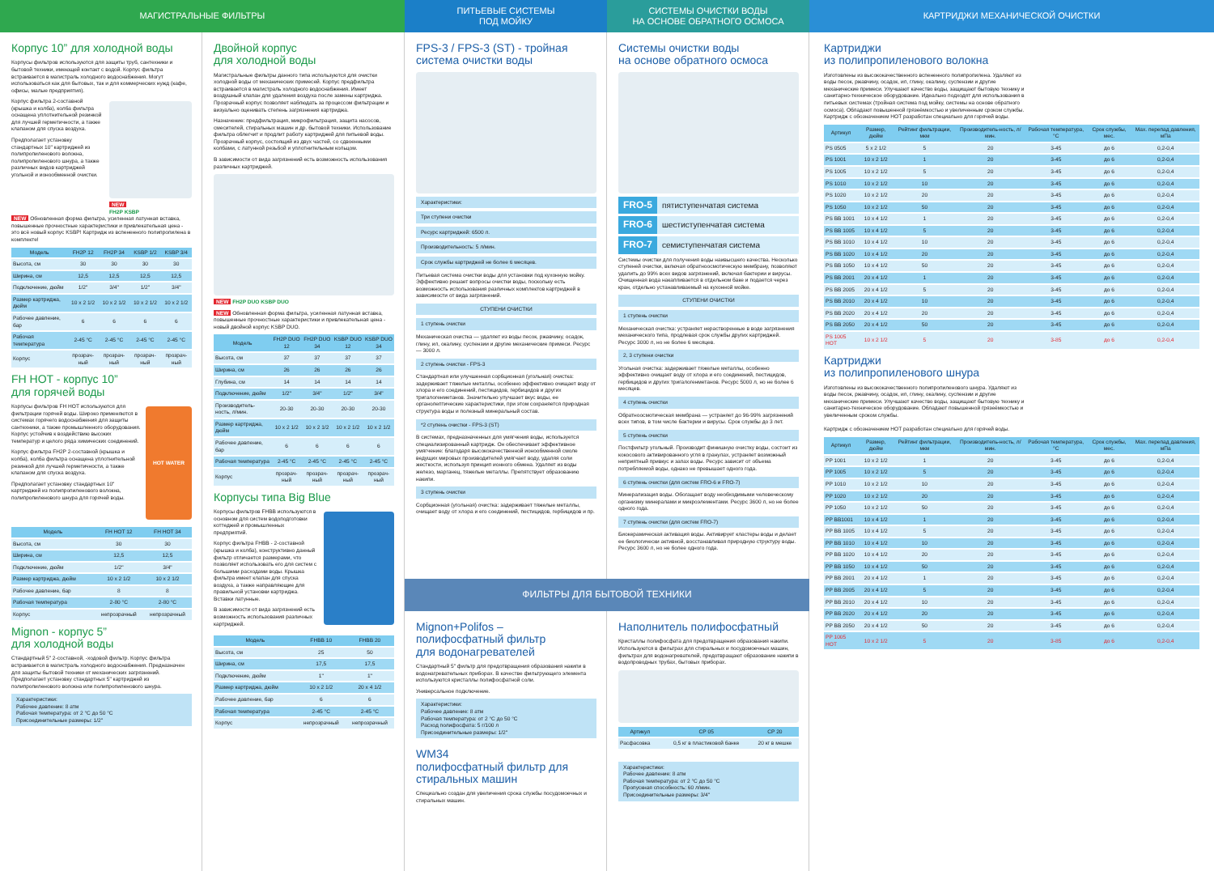МАГИСТРАЛЬНЫЕ ФИЛЬТРЫ ПИТЬЕВЫЕ СИСТЕМЫ
ПОД МОЙКУ
СИСТЕМЫ ОЧИСТКИ ВОДЫ
НА ОСНОВЕ ОБРАТНОГО ОСМОСА
КАРТРИДЖИ МЕХАНИЧЕСКОЙ ОЧИСТКИ
Корпус 10” для холодной воды
Корпусы фильтров используются для защиты труб, сантехники и бытовой техники, имеющей контакт с водой. Корпус фильтра встраивается в магистраль холодного водоснабжения. Могут использоваться как для бытовых, так и для коммерческих нужд (кафе, офисы, малые предприятия).
Корпус фильтра 2-составной (крышка и колба), колба фильтра оснащена уплотнительной резинкой для лучшей герметичности, а также клапаном для спуска воздуха.
Предполагает установку стандартных 10" картриджей из полипропиленового волокна, полипропиленового шнура, а также различных видов картриджей угольной и ионообменной очистки.
NEW
FH2P KSBP
NEW Обновленная форма фильтра, усиленная латунная вставка, повышенные прочностные характеристики и привлекательная цена - это всё новый корпус KSBP! Картридж из вспененного полипропилена в комплекте!
| Модель | FH2P 12 | FH2P 34 | KSBP 1/2 | KSBP 3/4 |
| --- | --- | --- | --- | --- |
| Высота, см | 30 | 30 | 30 | 30 |
| Ширина, см | 12,5 | 12,5 | 12,5 | 12,5 |
| Подключение, дюйм | 1/2" | 3/4" | 1/2" | 3/4" |
| Размер картриджа, дюйм | 10 x 2 1/2 | 10 x 2 1/2 | 10 x 2 1/2 | 10 x 2 1/2 |
| Рабочее давление, бар | 6 | 6 | 6 | 6 |
| Рабочая температура | 2-45 °С | 2-45 °С | 2-45 °С | 2-45 °С |
| Корпус | прозрач-ный | прозрач-ный | прозрач-ный | прозрач-ный |
FH HOT - корпус 10”
для горячей воды
Корпусы фильтров FH HOT используются для фильтрации горячей воды. Широко применяются в системах горячего водоснабжения для защиты сантехники, а также промышленного оборудования. Корпус устойчив к воздействию высоких температур и целого ряда химических соединений.
Корпус фильтра FH2P 2-составной (крышка и колба), колба фильтра оснащена уплотнительной резинкой для лучшей герметичности, а также клапаном для спуска воздуха.
Предполагает установку стандартных 10" картриджей из полипропиленового волокна, полипропиленового шнура для горячей воды.
HOT WATER
| Модель | FH HOT 12 | FH HOT 34 |
| --- | --- | --- |
| Высота, см | 30 | 30 |
| Ширина, см | 12,5 | 12,5 |
| Подключение, дюйм | 1/2" | 3/4" |
| Размер картриджа, дюйм | 10 x 2 1/2 | 10 x 2 1/2 |
| Рабочее давление, бар | 8 | 8 |
| Рабочая температура | 2-80 °С | 2-80 °С |
| Корпус | непрозрачный | непрозрачный |
Mignon - корпус 5”
для холодной воды
Стандартный 5" 2-составной, -ходовой фильтр. Корпус фильтра встраивается в магистраль холодного водоснабжения. Предназначен для защиты бытовой техники от механических загрязнений.
Предполагает установку стандартных 5" картриджей из полипропиленового волокна или полипропиленового шнура.
Характеристики:
Рабочее давление: 8 атм
Рабочая температура: от 2 °С до 50 °С
Присоединительные размеры: 1/2"
Двойной корпус
для холодной воды
Магистральные фильтры данного типа используются для очистки холодной воды от механических примесей. Корпус предфильтра встраивается в магистраль холодного водоснабжения. Имеет воздушный клапан для удаления воздуха после замены картриджа. Прозрачный корпус позволяет наблюдать за процессом фильтрации и визуально оценивать степень загрязнения картриджа.
Назначение: предфильтрация, микрофильтрация, защита насосов, смесителей, стиральных машин и др. бытовой техники. Использование фильтра облегчит и продлит работу картриджей для питьевой воды. Прозрачный корпус, состоящий из двух частей, со сдвоенными колбами, с латунной резьбой и уплотнительным кольцом.
В зависимости от вида загрязнений есть возможность использования различных картриджей.
NEW FH2P DUO KSBP DUO
NEW Обновленная форма фильтра, усиленная латунная вставка, повышенные прочностные характеристики и привлекательная цена - новый двойной корпус KSBP DUO.
| Модель | FH2P DUO 12 | FH2P DUO 34 | KSBP DUO 12 | KSBP DUO 34 |
| --- | --- | --- | --- | --- |
| Высота, см | 37 | 37 | 37 | 37 |
| Ширина, см | 26 | 26 | 26 | 26 |
| Глубина, см | 14 | 14 | 14 | 14 |
| Подключение, дюйм | 1/2" | 3/4" | 1/2" | 3/4" |
| Производитель-ность, л/мин. | 20-30 | 20-30 | 20-30 | 20-30 |
| Размер картриджа, дюйм | 10 x 2 1/2 | 10 x 2 1/2 | 10 x 2 1/2 | 10 x 2 1/2 |
| Рабочее давление, бар | 6 | 6 | 6 | 6 |
| Рабочая температура | 2-45 °С | 2-45 °С | 2-45 °С | 2-45 °С |
| Корпус | прозрач-ный | прозрач-ный | прозрач-ный | прозрач-ный |
Корпусы типа Big Blue
Корпусы фильтров FHBB используются в основном для систем водоподготовки коттеджей и промышленных предприятий.
Корпус фильтра FHBB - 2-составной (крышка и колба), конструктивно данный фильтр отличается размерами, что позволяет использовать его для систем с большими расходами воды. Крышка фильтра имеет клапан для спуска воздуха, а также направляющие для правильной установки картриджа. Вставки латунные.
В зависимости от вида загрязнений есть возможность использования различных картриджей.
| Модель | FHBB 10 | FHBB 20 |
| --- | --- | --- |
| Высота, см | 25 | 50 |
| Ширина, см | 17,5 | 17,5 |
| Подключение, дюйм | 1" | 1" |
| Размер картриджа, дюйм | 10 x 2 1/2 | 20 x 4 1/2 |
| Рабочее давление, бар | 6 | 6 |
| Рабочая температура | 2-45 °С | 2-45 °С |
| Корпус | непрозрачный | непрозрачный |
FPS-3 / FPS-3 (ST) - тройная система очистки воды
Характеристики:
Три ступени очистки
Ресурс картриджей: 6500 л.
Производительность: 5 л/мин.
Срок службы картриджей не более 6 месяцев.
Питьевая система очистки воды для установки под кухонную мойку. Эффективно решает вопросы очистки воды, поскольку есть возможность использования различных комплектов картриджей в зависимости от вида загрязнений.
СТУПЕНИ ОЧИСТКИ
1 ступень очистки
Механическая очистка — удаляет из воды песок, ржавчину, осадок, глину, ил, окалину, суспензии и другие механические примеси. Ресурс — 3000 л.
2 ступень очистки - FPS-3
Стандартная или улучшенная сорбционная (угольная) очистка: задерживает тяжелые металлы, особенно эффективно очищает воду от хлора и его соединений, пестицидов, гербицидов и других тригалогенметанов. Значительно улучшает вкус воды, ее органолептические характеристики, при этом сохраняется природная структура воды и полезный минеральный состав.
*2 ступень очистки - FPS-3 (ST)
В системах, предназначенных для умягчения воды, используется специализированный картридж. Он обеспечивает эффективное умягчение: благодаря высококачественной ионообменной смоле ведущих мировых производителей умягчает воду, удаляя соли жесткости, используя принцип ионного обмена. Удаляет из воды железо, марганец, тяжелые металлы. Препятствует образованию накипи.
3 ступень очистки
Сорбционная (угольная) очистка: задерживает тяжелые металлы, очищает воду от хлора и его соединений, пестицидов, гербицидов и пр.
Системы очистки воды
на основе обратного осмоса
FRO-5 пятиступенчатая система
FRO-6 шестиступенчатая система
FRO-7 семиступенчатая система
Системы очистки для получения воды наивысшего качества. Несколько ступеней очистки, включая обратноосмотическую мембрану, позволяют удалить до 99% всех видов загрязнений, включая бактерии и вирусы. Очищенная вода накапливается в отдельном баке и подается через кран, отдельно устанавливаемый на кухонной мойке.
СТУПЕНИ ОЧИСТКИ
1 ступень очистки
Механическая очистка: устраняет нерастворенные в воде загрязнения механического типа, продлевая срок службы других картриджей. Ресурс 3000 л, но не более 6 месяцев.
2, 3 ступени очистки
Угольная очистка: задерживает тяжелые металлы, особенно эффективно очищает воду от хлора и его соединений, пестицидов, гербицидов и других тригалогенметанов. Ресурс 5000 л, но не более 6 месяцев.
4 ступень очистки
Обратноосмотическая мембрана — устраняет до 96-99% загрязнений всех типов, в том числе бактерии и вирусы. Срок службы до 3 лет.
5 ступень очистки
Постфильтр угольный. Производит финишную очистку воды, состоит из кокосового активированного угля в гранулах, устраняет возможный неприятный привкус и запах воды. Ресурс зависит от объема потребляемой воды, однако не превышает одного года.
6 ступень очистки (для систем FRO-6 и FRO-7)
Минерализация воды. Обогащает воду необходимыми человеческому организму минералами и микроэлементами. Ресурс 3600 л, но не более одного года.
7 ступень очистки (для систем FRO-7)
Биокерамическая активация воды. Активирует кластеры воды и делает ее биологически активной, восстанавливая природную структуру воды. Ресурс 3600 л, но не более одного года.
ФИЛЬТРЫ ДЛЯ БЫТОВОЙ ТЕХНИКИ
Mignon+Polifos –
полифосфатный фильтр
для водонагревателей
Стандартный 5" фильтр для предотвращения образования накипи в водонагревательных приборах. В качестве фильтрующего элемента используются кристаллы полифосфатной соли.
Универсальное подключение.
Характеристики:
Рабочее давление: 8 атм
Рабочая температура: от 2 °С до 50 °С
Расход полифосфата: 5 г/100 л
Присоединительные размеры: 1/2"
WM34
полифосфатный фильтр для стиральных машин
Специально создан для увеличения срока службы посудомоечных и стиральных машин.
Наполнитель полифосфатный
Кристаллы полифосфата для предотвращения образования накипи. Используются в фильтрах для стиральных и посудомоечных машин, фильтрах для водонагревателей, предотвращают образование накипи в водопроводных трубах, бытовых приборах.
| Артикул | CP 05 | CP 20 |
| --- | --- | --- |
| Расфасовка | 0,5 кг в пластиковой банке | 20 кг в мешке |
Характеристики:
Рабочее давление: 8 атм
Рабочая температура: от 2 °С до 50 °С
Пропускная способность: 60 л/мин.
Присоединительные размеры: 3/4"
Картриджи
из полипропиленового волокна
Изготовлены из высококачественного вспененного полипропилена. Удаляют из воды песок, ржавчину, осадок, ил, глину, окалину, суспензии и другие механические примеси. Улучшают качество воды, защищают бытовую технику и санитарно-техническое оборудование. Идеально подходят для использования в питьевых системах (тройная система под мойку, системы на основе обратного осмоса). Обладают повышенной грязеёмкостью и увеличенным сроком службы.
Картридж с обозначением HOT разработан специально для горячей воды.
| Артикул | Размер, дюйм | Рейтинг фильтрации, мкм | Производитель-ность, л/мин. | Рабочая температура, °С | Срок службы, мес. | Max. перепад давления, мПа |
| --- | --- | --- | --- | --- | --- | --- |
| PS 0505 | 5 x 2 1/2 | 5 | 20 | 3-45 | до 6 | 0,2-0,4 |
| PS 1001 | 10 x 2 1/2 | 1 | 20 | 3-45 | до 6 | 0,2-0,4 |
| PS 1005 | 10 x 2 1/2 | 5 | 20 | 3-45 | до 6 | 0,2-0,4 |
| PS 1010 | 10 x 2 1/2 | 10 | 20 | 3-45 | до 6 | 0,2-0,4 |
| PS 1020 | 10 x 2 1/2 | 20 | 20 | 3-45 | до 6 | 0,2-0,4 |
| PS 1050 | 10 x 2 1/2 | 50 | 20 | 3-45 | до 6 | 0,2-0,4 |
| PS BB 1001 | 10 x 4 1/2 | 1 | 20 | 3-45 | до 6 | 0,2-0,4 |
| PS BB 1005 | 10 x 4 1/2 | 5 | 20 | 3-45 | до 6 | 0,2-0,4 |
| PS BB 1010 | 10 x 4 1/2 | 10 | 20 | 3-45 | до 6 | 0,2-0,4 |
| PS BB 1020 | 10 x 4 1/2 | 20 | 20 | 3-45 | до 6 | 0,2-0,4 |
| PS BB 1050 | 10 x 4 1/2 | 50 | 20 | 3-45 | до 6 | 0,2-0,4 |
| PS BB 2001 | 20 x 4 1/2 | 1 | 20 | 3-45 | до 6 | 0,2-0,4 |
| PS BB 2005 | 20 x 4 1/2 | 5 | 20 | 3-45 | до 6 | 0,2-0,4 |
| PS BB 2010 | 20 x 4 1/2 | 10 | 20 | 3-45 | до 6 | 0,2-0,4 |
| PS BB 2020 | 20 x 4 1/2 | 20 | 20 | 3-45 | до 6 | 0,2-0,4 |
| PS BB 2050 | 20 x 4 1/2 | 50 | 20 | 3-45 | до 6 | 0,2-0,4 |
| PS 1005 HOT | 10 x 2 1/2 | 5 | 20 | 3-85 | до 6 | 0,2-0,4 |
Картриджи
из полипропиленового шнура
Изготовлены из высококачественного полипропиленового шнура. Удаляют из воды песок, ржавчину, осадок, ил, глину, окалину, суспензии и другие механические примеси. Улучшают качество воды, защищают бытовую технику и санитарно-техническое оборудование. Обладают повышенной грязеёмкостью и увеличенным сроком службы.
Картридж с обозначением HOT разработан специально для горячей воды.
| Артикул | Размер, дюйм | Рейтинг фильтрации, мкм | Производитель-ность, л/мин. | Рабочая температура, °С | Срок службы, мес. | Max. перепад давления, мПа |
| --- | --- | --- | --- | --- | --- | --- |
| PP 1001 | 10 x 2 1/2 | 1 | 20 | 3-45 | до 6 | 0,2-0,4 |
| PP 1005 | 10 x 2 1/2 | 5 | 20 | 3-45 | до 6 | 0,2-0,4 |
| PP 1010 | 10 x 2 1/2 | 10 | 20 | 3-45 | до 6 | 0,2-0,4 |
| PP 1020 | 10 x 2 1/2 | 20 | 20 | 3-45 | до 6 | 0,2-0,4 |
| PP 1050 | 10 x 2 1/2 | 50 | 20 | 3-45 | до 6 | 0,2-0,4 |
| PP BB1001 | 10 x 4 1/2 | 1 | 20 | 3-45 | до 6 | 0,2-0,4 |
| PP BB 1005 | 10 x 4 1/2 | 5 | 20 | 3-45 | до 6 | 0,2-0,4 |
| PP BB 1010 | 10 x 4 1/2 | 10 | 20 | 3-45 | до 6 | 0,2-0,4 |
| PP BB 1020 | 10 x 4 1/2 | 20 | 20 | 3-45 | до 6 | 0,2-0,4 |
| PP BB 1050 | 10 x 4 1/2 | 50 | 20 | 3-45 | до 6 | 0,2-0,4 |
| PP BB 2001 | 20 x 4 1/2 | 1 | 20 | 3-45 | до 6 | 0,2-0,4 |
| PP BB 2005 | 20 x 4 1/2 | 5 | 20 | 3-45 | до 6 | 0,2-0,4 |
| PP BB 2010 | 20 x 4 1/2 | 10 | 20 | 3-45 | до 6 | 0,2-0,4 |
| PP BB 2020 | 20 x 4 1/2 | 20 | 20 | 3-45 | до 6 | 0,2-0,4 |
| PP BB 2050 | 20 x 4 1/2 | 50 | 20 | 3-45 | до 6 | 0,2-0,4 |
| PP 1005 HOT | 10 x 2 1/2 | 5 | 20 | 3-85 | до 6 | 0,2-0,4 |